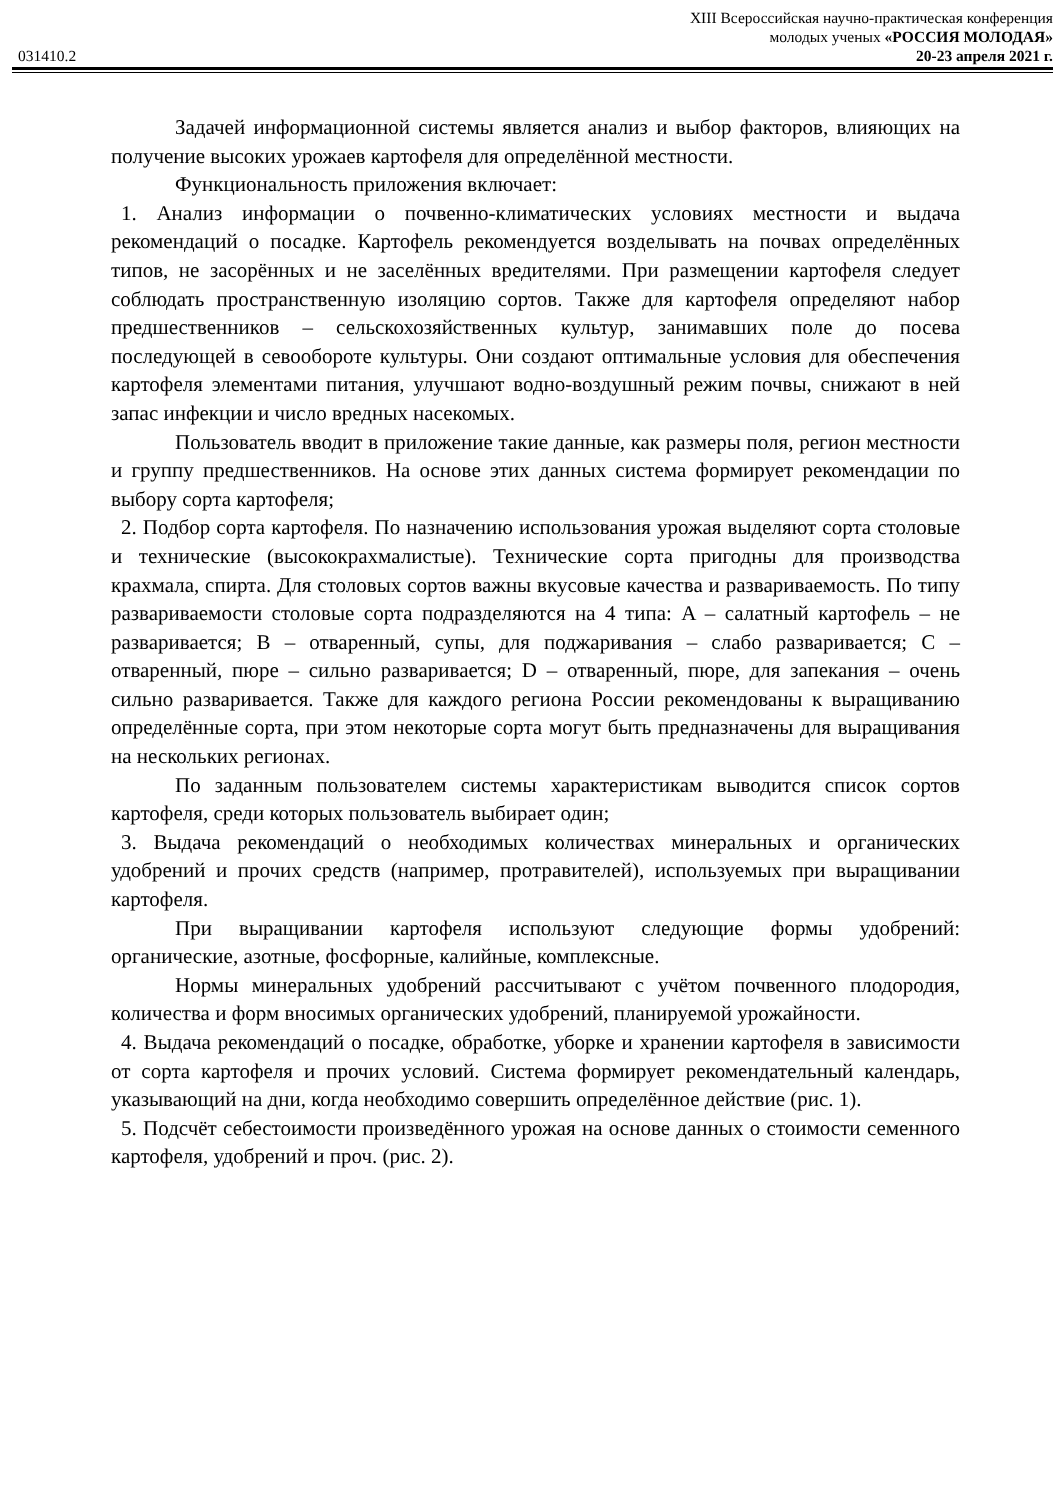XIII Всероссийская научно-практическая конференция
молодых ученых «РОССИЯ МОЛОДАЯ»
031410.2 20-23 апреля 2021 г.
Задачей информационной системы является анализ и выбор факторов, влияющих на получение высоких урожаев картофеля для определённой местности.
Функциональность приложения включает:
1. Анализ информации о почвенно-климатических условиях местности и выдача рекомендаций о посадке. Картофель рекомендуется возделывать на почвах определённых типов, не засорённых и не заселённых вредителями. При размещении картофеля следует соблюдать пространственную изоляцию сортов. Также для картофеля определяют набор предшественников – сельскохозяйственных культур, занимавших поле до посева последующей в севообороте культуры. Они создают оптимальные условия для обеспечения картофеля элементами питания, улучшают водно-воздушный режим почвы, снижают в ней запас инфекции и число вредных насекомых.
Пользователь вводит в приложение такие данные, как размеры поля, регион местности и группу предшественников. На основе этих данных система формирует рекомендации по выбору сорта картофеля;
2. Подбор сорта картофеля. По назначению использования урожая выделяют сорта столовые и технические (высококрахмалистые). Технические сорта пригодны для производства крахмала, спирта. Для столовых сортов важны вкусовые качества и развариваемость. По типу развариваемости столовые сорта подразделяются на 4 типа: A – салатный картофель – не разваривается; B – отваренный, супы, для поджаривания – слабо разваривается; C – отваренный, пюре – сильно разваривается; D – отваренный, пюре, для запекания – очень сильно разваривается. Также для каждого региона России рекомендованы к выращиванию определённые сорта, при этом некоторые сорта могут быть предназначены для выращивания на нескольких регионах.
По заданным пользователем системы характеристикам выводится список сортов картофеля, среди которых пользователь выбирает один;
3. Выдача рекомендаций о необходимых количествах минеральных и органических удобрений и прочих средств (например, протравителей), используемых при выращивании картофеля.
При выращивании картофеля используют следующие формы удобрений: органические, азотные, фосфорные, калийные, комплексные.
Нормы минеральных удобрений рассчитывают с учётом почвенного плодородия, количества и форм вносимых органических удобрений, планируемой урожайности.
4. Выдача рекомендаций о посадке, обработке, уборке и хранении картофеля в зависимости от сорта картофеля и прочих условий. Система формирует рекомендательный календарь, указывающий на дни, когда необходимо совершить определённое действие (рис. 1).
5. Подсчёт себестоимости произведённого урожая на основе данных о стоимости семенного картофеля, удобрений и проч. (рис. 2).